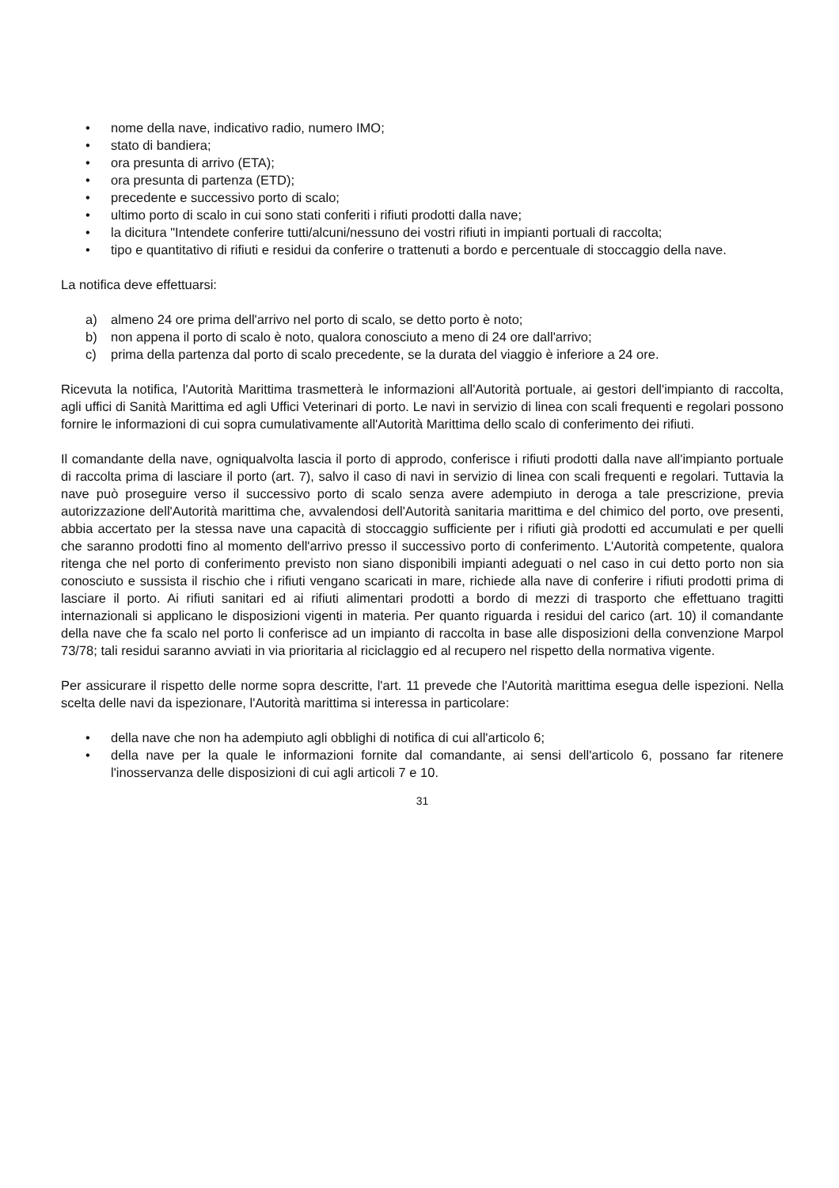• nome della nave, indicativo radio, numero IMO;
• stato di bandiera;
• ora presunta di arrivo (ETA);
• ora presunta di partenza (ETD);
• precedente e successivo porto di scalo;
• ultimo porto di scalo in cui sono stati conferiti i rifiuti prodotti dalla nave;
• la dicitura "Intendete conferire tutti/alcuni/nessuno dei vostri rifiuti in impianti portuali di raccolta;
• tipo e quantitativo di rifiuti e residui da conferire o trattenuti a bordo e percentuale di stoccaggio della nave.
La notifica deve effettuarsi:
a) almeno 24 ore prima dell'arrivo nel porto di scalo, se detto porto è noto;
b) non appena il porto di scalo è noto, qualora conosciuto a meno di 24 ore dall'arrivo;
c) prima della partenza dal porto di scalo precedente, se la durata del viaggio è inferiore a 24 ore.
Ricevuta la notifica, l'Autorità Marittima trasmetterà le informazioni all'Autorità portuale, ai gestori dell'impianto di raccolta, agli uffici di Sanità Marittima ed agli Uffici Veterinari di porto. Le navi in servizio di linea con scali frequenti e regolari possono fornire le informazioni di cui sopra cumulativamente all'Autorità Marittima dello scalo di conferimento dei rifiuti.
Il comandante della nave, ogniqualvolta lascia il porto di approdo, conferisce i rifiuti prodotti dalla nave all'impianto portuale di raccolta prima di lasciare il porto (art. 7), salvo il caso di navi in servizio di linea con scali frequenti e regolari. Tuttavia la nave può proseguire verso il successivo porto di scalo senza avere adempiuto in deroga a tale prescrizione, previa autorizzazione dell'Autorità marittima che, avvalendosi dell'Autorità sanitaria marittima e del chimico del porto, ove presenti, abbia accertato per la stessa nave una capacità di stoccaggio sufficiente per i rifiuti già prodotti ed accumulati e per quelli che saranno prodotti fino al momento dell'arrivo presso il successivo porto di conferimento. L'Autorità competente, qualora ritenga che nel porto di conferimento previsto non siano disponibili impianti adeguati o nel caso in cui detto porto non sia conosciuto e sussista il rischio che i rifiuti vengano scaricati in mare, richiede alla nave di conferire i rifiuti prodotti prima di lasciare il porto. Ai rifiuti sanitari ed ai rifiuti alimentari prodotti a bordo di mezzi di trasporto che effettuano tragitti internazionali si applicano le disposizioni vigenti in materia. Per quanto riguarda i residui del carico (art. 10) il comandante della nave che fa scalo nel porto li conferisce ad un impianto di raccolta in base alle disposizioni della convenzione Marpol 73/78; tali residui saranno avviati in via prioritaria al riciclaggio ed al recupero nel rispetto della normativa vigente.
Per assicurare il rispetto delle norme sopra descritte, l'art. 11 prevede che l'Autorità marittima esegua delle ispezioni. Nella scelta delle navi da ispezionare, l'Autorità marittima si interessa in particolare:
• della nave che non ha adempiuto agli obblighi di notifica di cui all'articolo 6;
• della nave per la quale le informazioni fornite dal comandante, ai sensi dell'articolo 6, possano far ritenere l'inosservanza delle disposizioni di cui agli articoli 7 e 10.
31